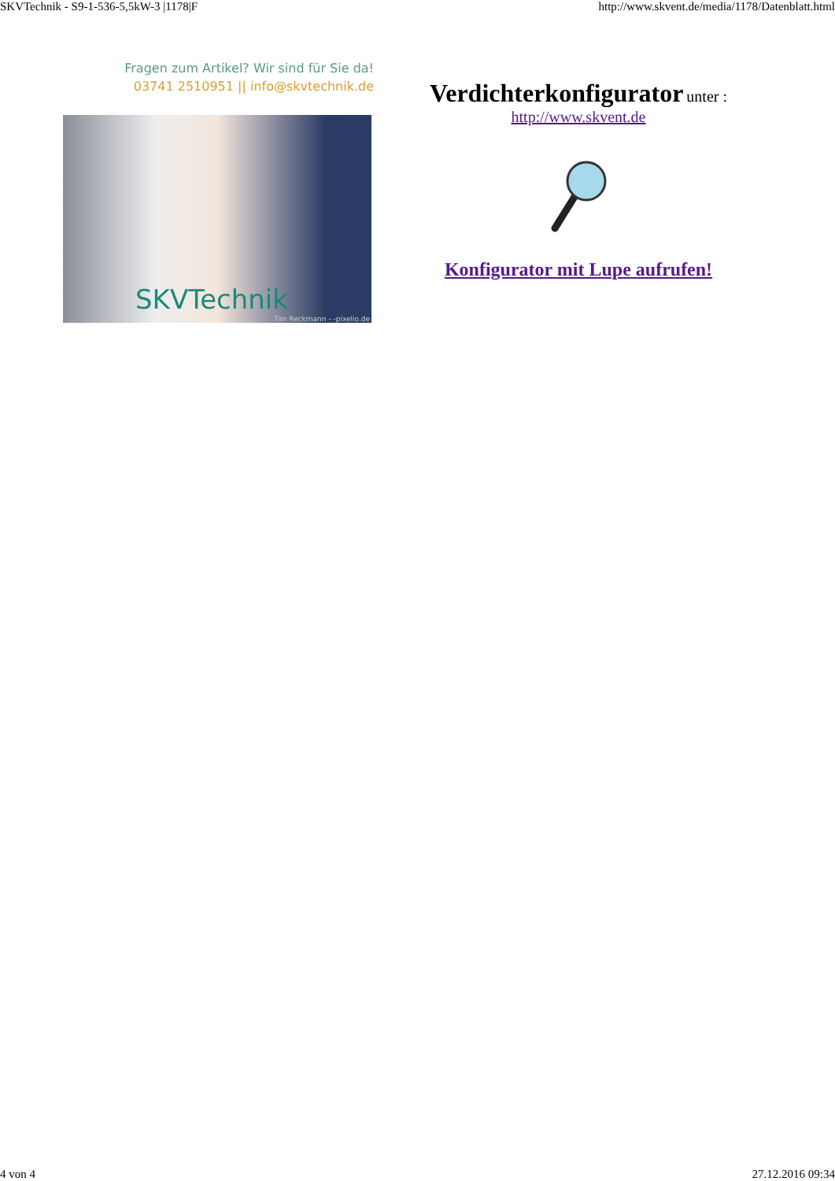SKVTechnik - S9-1-536-5,5kW-3 |1178|F http://www.skvent.de/media/1178/Datenblatt.html
Fragen zum Artikel? Wir sind für Sie da!
03741 2510951 || info@skvtechnik.de
SKVTechnik
Tim Reckmann - -pixelio.de
Verdichterkonfigurator unter :
http://www.skvent.de
Konfigurator mit Lupe aufrufen!
4 von 4 27.12.2016 09:34